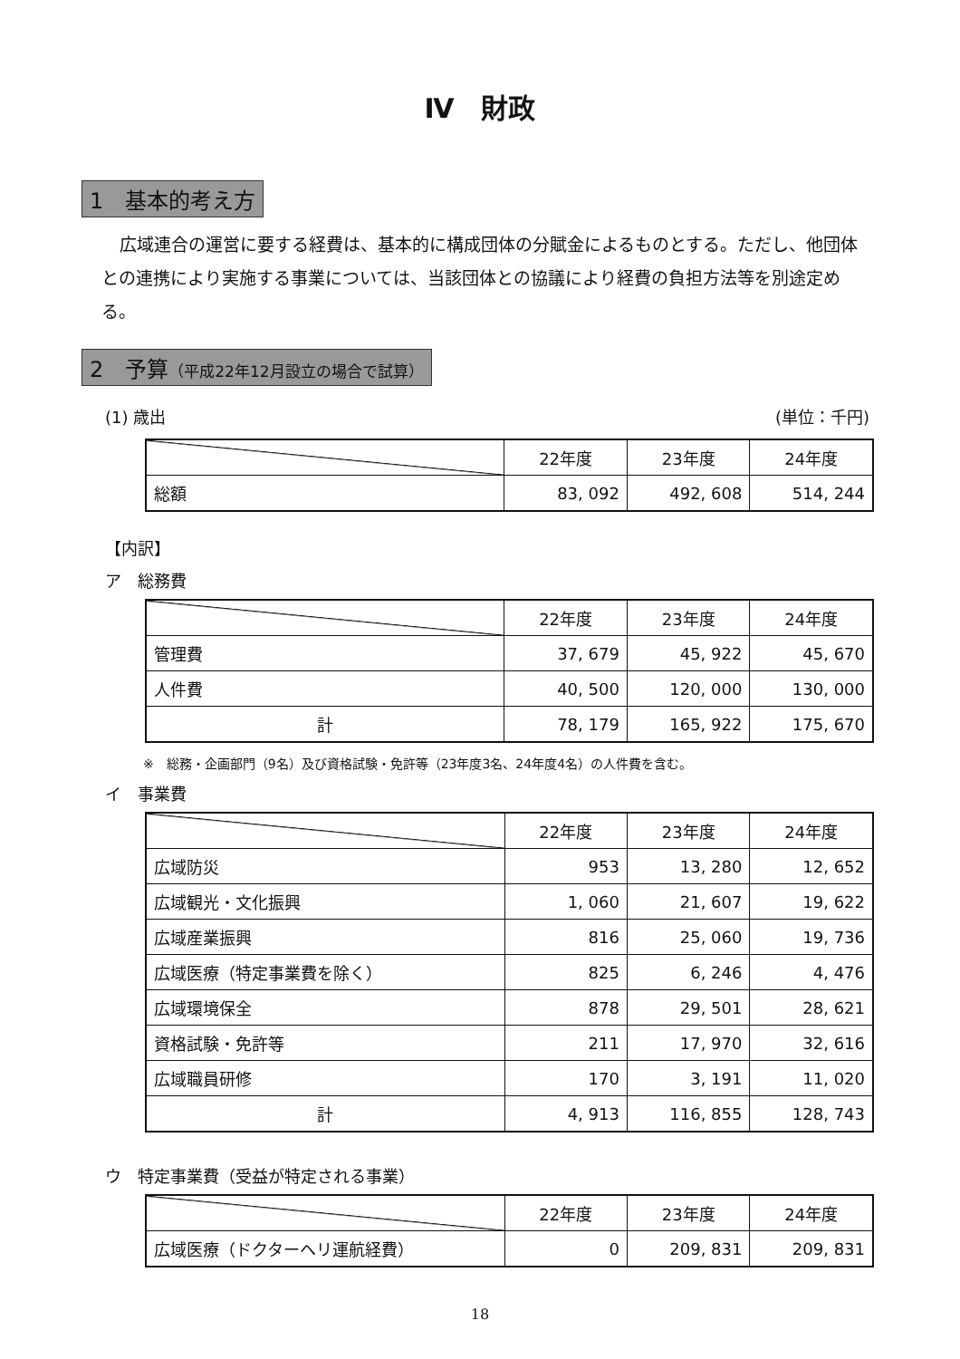Ⅳ　財政
1　基本的考え方
広域連合の運営に要する経費は、基本的に構成団体の分賦金によるものとする。ただし、他団体との連携により実施する事業については、当該団体との協議により経費の負担方法等を別途定める。
2　予算（平成22年12月設立の場合で試算）
(1) 歳出 (単位：千円)
| | 22年度 | 23年度 | 24年度 |
| --- | --- | --- | --- |
| 総額 | 83, 092 | 492, 608 | 514, 244 |
【内訳】
ア　総務費
| | 22年度 | 23年度 | 24年度 |
| --- | --- | --- | --- |
| 管理費 | 37, 679 | 45, 922 | 45, 670 |
| 人件費 | 40, 500 | 120, 000 | 130, 000 |
| 計 | 78, 179 | 165, 922 | 175, 670 |
※　総務・企画部門（9名）及び資格試験・免許等（23年度3名、24年度4名）の人件費を含む。
イ　事業費
| | 22年度 | 23年度 | 24年度 |
| --- | --- | --- | --- |
| 広域防災 | 953 | 13, 280 | 12, 652 |
| 広域観光・文化振興 | 1, 060 | 21, 607 | 19, 622 |
| 広域産業振興 | 816 | 25, 060 | 19, 736 |
| 広域医療（特定事業費を除く） | 825 | 6, 246 | 4, 476 |
| 広域環境保全 | 878 | 29, 501 | 28, 621 |
| 資格試験・免許等 | 211 | 17, 970 | 32, 616 |
| 広域職員研修 | 170 | 3, 191 | 11, 020 |
| 計 | 4, 913 | 116, 855 | 128, 743 |
ウ　特定事業費（受益が特定される事業）
| | 22年度 | 23年度 | 24年度 |
| --- | --- | --- | --- |
| 広域医療（ドクターヘリ運航経費） | 0 | 209, 831 | 209, 831 |
18